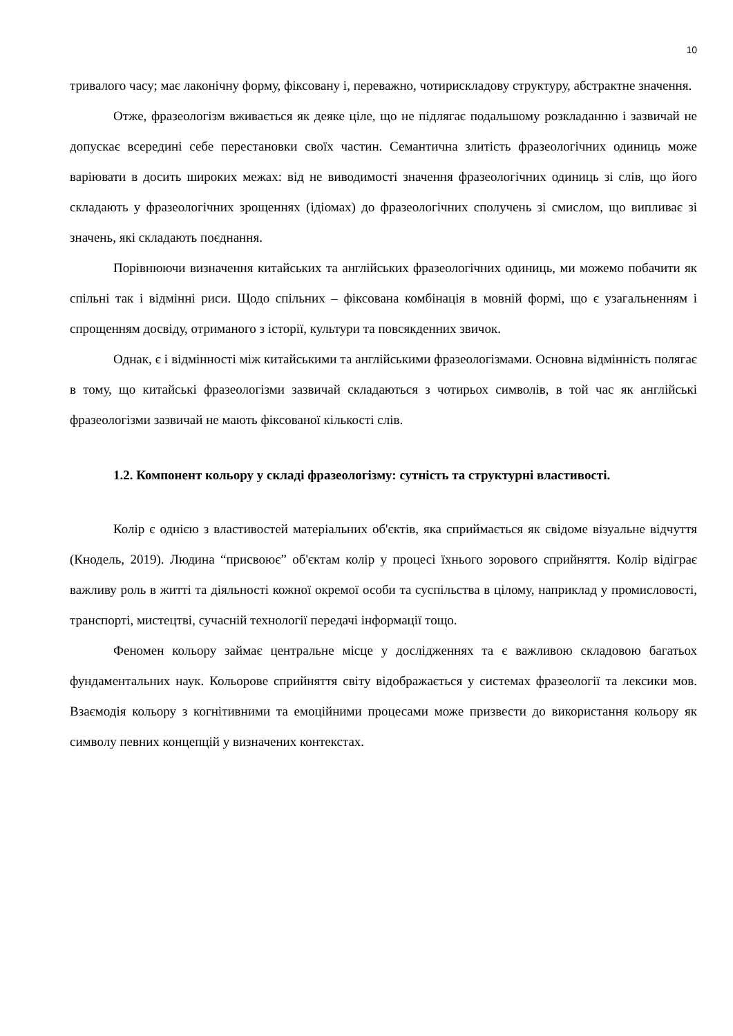10
тривалого часу; має лаконічну форму, фіксовану і, переважно, чотирискладову структуру, абстрактне значення.
Отже, фразеологізм вживається як деяке ціле, що не підлягає подальшому розкладанню і зазвичай не допускає всередині себе перестановки своїх частин. Семантична злитість фразеологічних одиниць може варіювати в досить широких межах: від не виводимості значення фразеологічних одиниць зі слів, що його складають у фразеологічних зрощеннях (ідіомах) до фразеологічних сполучень зі смислом, що випливає зі значень, які складають поєднання.
Порівнюючи визначення китайських та англійських фразеологічних одиниць, ми можемо побачити як спільні так і відмінні риси. Щодо спільних – фіксована комбінація в мовній формі, що є узагальненням і спрощенням досвіду, отриманого з історії, культури та повсякденних звичок.
Однак, є і відмінності між китайськими та англійськими фразеологізмами. Основна відмінність полягає в тому, що китайські фразеологізми зазвичай складаються з чотирьох символів, в той час як англійські фразеологізми зазвичай не мають фіксованої кількості слів.
1.2. Компонент кольору у складі фразеологізму: сутність та структурні властивості.
Колір є однією з властивостей матеріальних об'єктів, яка сприймається як свідоме візуальне відчуття (Кнодель, 2019). Людина “присвоює” об'єктам колір у процесі їхнього зорового сприйняття. Колір відіграє важливу роль в житті та діяльності кожної окремої особи та суспільства в цілому, наприклад у промисловості, транспорті, мистецтві, сучасній технології передачі інформації тощо.
Феномен кольору займає центральне місце у дослідженнях та є важливою складовою багатьох фундаментальних наук. Кольорове сприйняття світу відображається у системах фразеології та лексики мов. Взаємодія кольору з когнітивними та емоційними процесами може призвести до використання кольору як символу певних концепцій у визначених контекстах.